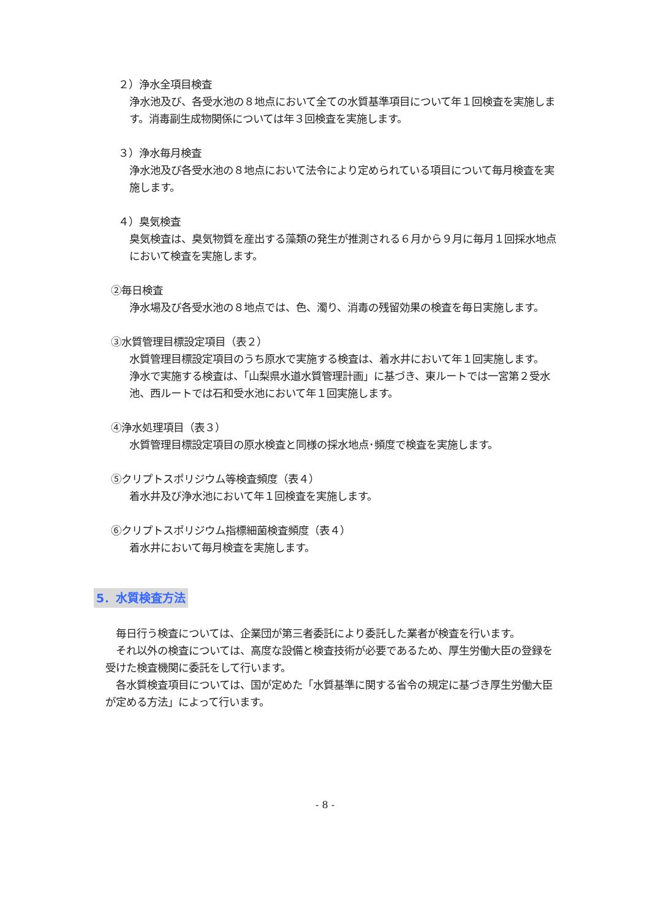２）浄水全項目検査
浄水池及び、各受水池の８地点において全ての水質基準項目について年１回検査を実施します。消毒副生成物関係については年３回検査を実施します。
３）浄水毎月検査
浄水池及び各受水池の８地点において法令により定められている項目について毎月検査を実施します。
４）臭気検査
臭気検査は、臭気物質を産出する藻類の発生が推測される６月から９月に毎月１回採水地点において検査を実施します。
②毎日検査
浄水場及び各受水池の８地点では、色、濁り、消毒の残留効果の検査を毎日実施します。
③水質管理目標設定項目（表２）
水質管理目標設定項目のうち原水で実施する検査は、着水井において年１回実施します。
浄水で実施する検査は、「山梨県水道水質管理計画」に基づき、東ルートでは一宮第２受水池、西ルートでは石和受水池において年１回実施します。
④浄水処理項目（表３）
水質管理目標設定項目の原水検査と同様の採水地点･頻度で検査を実施します。
⑤クリプトスポリジウム等検査頻度（表４）
着水井及び浄水池において年１回検査を実施します。
⑥クリプトスポリジウム指標細菌検査頻度（表４）
着水井において毎月検査を実施します。
5．水質検査方法
　毎日行う検査については、企業団が第三者委託により委託した業者が検査を行います。
　それ以外の検査については、高度な設備と検査技術が必要であるため、厚生労働大臣の登録を受けた検査機関に委託をして行います。
　各水質検査項目については、国が定めた「水質基準に関する省令の規定に基づき厚生労働大臣が定める方法」によって行います。
- 8 -